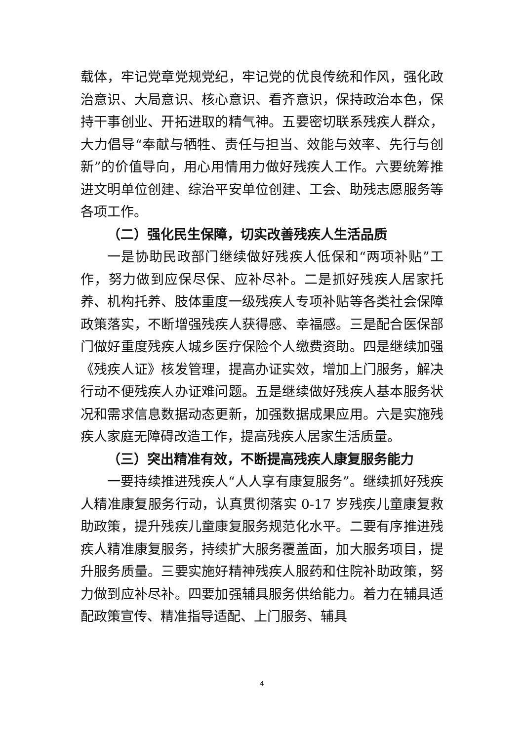载体，牢记党章党规党纪，牢记党的优良传统和作风，强化政治意识、大局意识、核心意识、看齐意识，保持政治本色，保持干事创业、开拓进取的精气神。五要密切联系残疾人群众，大力倡导“奉献与牺牲、责任与担当、效能与效率、先行与创新”的价值导向，用心用情用力做好残疾人工作。六要统筹推进文明单位创建、综治平安单位创建、工会、助残志愿服务等各项工作。
（二）强化民生保障，切实改善残疾人生活品质
一是协助民政部门继续做好残疾人低保和“两项补贴”工作，努力做到应保尽保、应补尽补。二是抓好残疾人居家托养、机构托养、肢体重度一级残疾人专项补贴等各类社会保障政策落实，不断增强残疾人获得感、幸福感。三是配合医保部门做好重度残疾人城乡医疗保险个人缴费资助。四是继续加强《残疾人证》核发管理，提高办证实效，增加上门服务，解决行动不便残疾人办证难问题。五是继续做好残疾人基本服务状况和需求信息数据动态更新，加强数据成果应用。六是实施残疾人家庭无障碍改造工作，提高残疾人居家生活质量。
（三）突出精准有效，不断提高残疾人康复服务能力
一要持续推进残疾人“人人享有康复服务”。继续抓好残疾人精准康复服务行动，认真贯彻落实 0-17 岁残疾儿童康复救助政策，提升残疾儿童康复服务规范化水平。二要有序推进残疾人精准康复服务，持续扩大服务覆盖面，加大服务项目，提升服务质量。三要实施好精神残疾人服药和住院补助政策，努力做到应补尽补。四要加强辅具服务供给能力。着力在辅具适配政策宣传、精准指导适配、上门服务、辅具
4